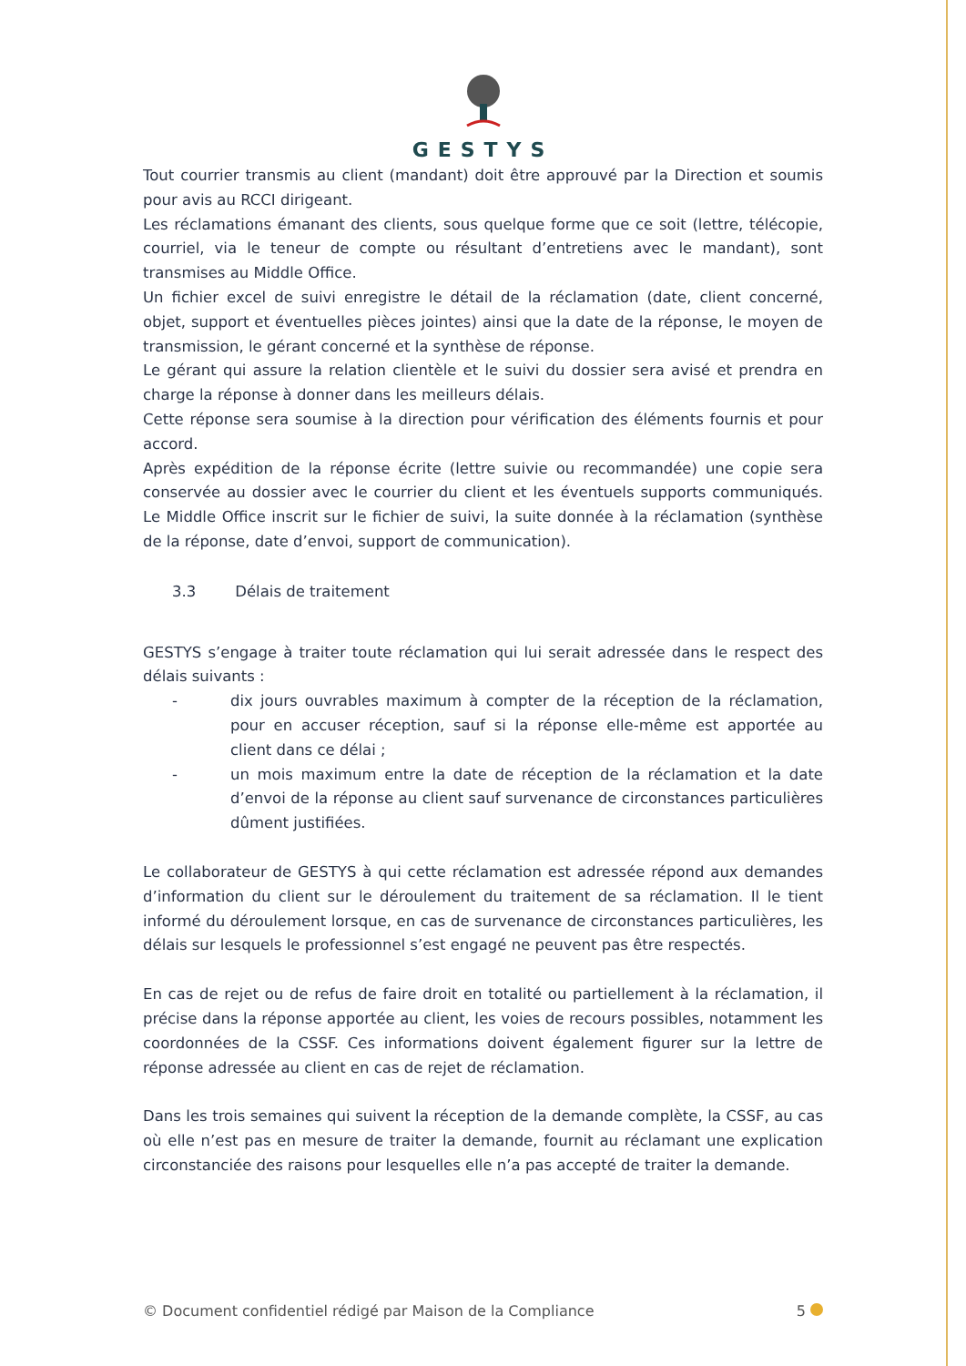GESTYS
Tout courrier transmis au client (mandant) doit être approuvé par la Direction et soumis pour avis au RCCI dirigeant.
Les réclamations émanant des clients, sous quelque forme que ce soit (lettre, télécopie, courriel, via le teneur de compte ou résultant d’entretiens avec le mandant), sont transmises au Middle Office.
Un fichier excel de suivi enregistre le détail de la réclamation (date, client concerné, objet, support et éventuelles pièces jointes) ainsi que la date de la réponse, le moyen de transmission, le gérant concerné et la synthèse de réponse.
Le gérant qui assure la relation clientèle et le suivi du dossier sera avisé et prendra en charge la réponse à donner dans les meilleurs délais.
Cette réponse sera soumise à la direction pour vérification des éléments fournis et pour accord.
Après expédition de la réponse écrite (lettre suivie ou recommandée) une copie sera conservée au dossier avec le courrier du client et les éventuels supports communiqués. Le Middle Office inscrit sur le fichier de suivi, la suite donnée à la réclamation (synthèse de la réponse, date d’envoi, support de communication).
3.3 Délais de traitement
GESTYS s’engage à traiter toute réclamation qui lui serait adressée dans le respect des délais suivants :
- dix jours ouvrables maximum à compter de la réception de la réclamation, pour en accuser réception, sauf si la réponse elle-même est apportée au client dans ce délai ;
- un mois maximum entre la date de réception de la réclamation et la date d’envoi de la réponse au client sauf survenance de circonstances particulières dûment justifiées.
Le collaborateur de GESTYS à qui cette réclamation est adressée répond aux demandes d’information du client sur le déroulement du traitement de sa réclamation. Il le tient informé du déroulement lorsque, en cas de survenance de circonstances particulières, les délais sur lesquels le professionnel s’est engagé ne peuvent pas être respectés.
En cas de rejet ou de refus de faire droit en totalité ou partiellement à la réclamation, il précise dans la réponse apportée au client, les voies de recours possibles, notamment les coordonnées de la CSSF. Ces informations doivent également figurer sur la lettre de réponse adressée au client en cas de rejet de réclamation.
Dans les trois semaines qui suivent la réception de la demande complète, la CSSF, au cas où elle n’est pas en mesure de traiter la demande, fournit au réclamant une explication circonstanciée des raisons pour lesquelles elle n’a pas accepté de traiter la demande.
© Document confidentiel rédigé par Maison de la Compliance 5